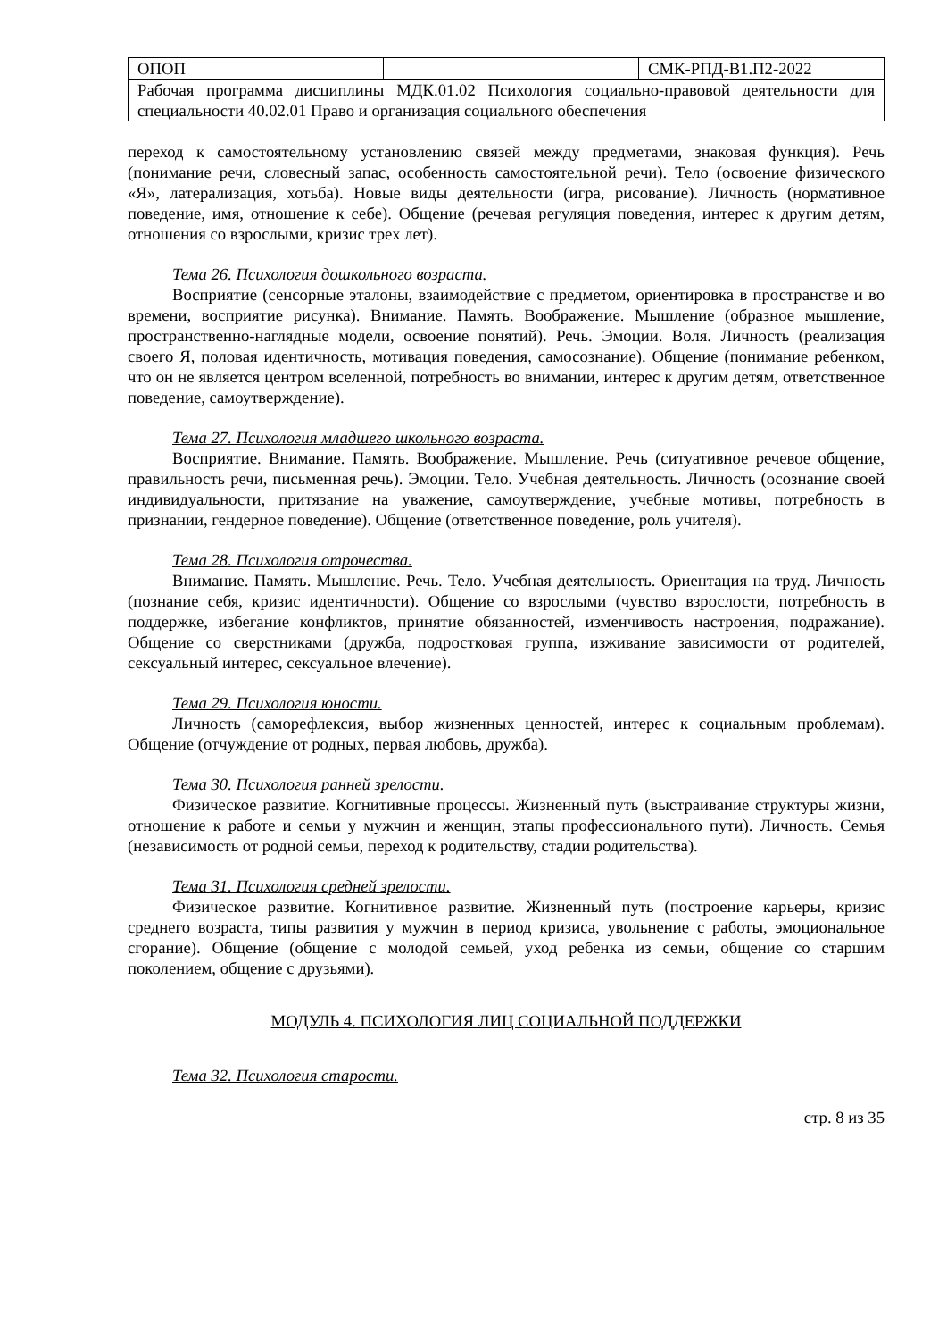| ОПОП | | СМК-РПД-В1.П2-2022 |
| Рабочая программа дисциплины МДК.01.02 Психология социально-правовой деятельности для специальности 40.02.01 Право и организация социального обеспечения | | |
переход к самостоятельному установлению связей между предметами, знаковая функция). Речь (понимание речи, словесный запас, особенность самостоятельной речи). Тело (освоение физического «Я», латерализация, хотьба). Новые виды деятельности (игра, рисование). Личность (нормативное поведение, имя, отношение к себе). Общение (речевая регуляция поведения, интерес к другим детям, отношения со взрослыми, кризис трех лет).
Тема 26. Психология дошкольного возраста.
Восприятие (сенсорные эталоны, взаимодействие с предметом, ориентировка в пространстве и во времени, восприятие рисунка). Внимание. Память. Воображение. Мышление (образное мышление, пространственно-наглядные модели, освоение понятий). Речь. Эмоции. Воля. Личность (реализация своего Я, половая идентичность, мотивация поведения, самосознание). Общение (понимание ребенком, что он не является центром вселенной, потребность во внимании, интерес к другим детям, ответственное поведение, самоутверждение).
Тема 27. Психология младшего школьного возраста.
Восприятие. Внимание. Память. Воображение. Мышление. Речь (ситуативное речевое общение, правильность речи, письменная речь). Эмоции. Тело. Учебная деятельность. Личность (осознание своей индивидуальности, притязание на уважение, самоутверждение, учебные мотивы, потребность в признании, гендерное поведение). Общение (ответственное поведение, роль учителя).
Тема 28. Психология отрочества.
Внимание. Память. Мышление. Речь. Тело. Учебная деятельность. Ориентация на труд. Личность (познание себя, кризис идентичности). Общение со взрослыми (чувство взрослости, потребность в поддержке, избегание конфликтов, принятие обязанностей, изменчивость настроения, подражание). Общение со сверстниками (дружба, подростковая группа, изживание зависимости от родителей, сексуальный интерес, сексуальное влечение).
Тема 29. Психология юности.
Личность (саморефлексия, выбор жизненных ценностей, интерес к социальным проблемам). Общение (отчуждение от родных, первая любовь, дружба).
Тема 30. Психология ранней зрелости.
Физическое развитие. Когнитивные процессы. Жизненный путь (выстраивание структуры жизни, отношение к работе и семьи у мужчин и женщин, этапы профессионального пути). Личность. Семья (независимость от родной семьи, переход к родительству, стадии родительства).
Тема 31. Психология средней зрелости.
Физическое развитие. Когнитивное развитие. Жизненный путь (построение карьеры, кризис среднего возраста, типы развития у мужчин в период кризиса, увольнение с работы, эмоциональное сгорание). Общение (общение с молодой семьей, уход ребенка из семьи, общение со старшим поколением, общение с друзьями).
МОДУЛЬ 4. ПСИХОЛОГИЯ ЛИЦ СОЦИАЛЬНОЙ ПОДДЕРЖКИ
Тема 32. Психология старости.
стр. 8 из 35